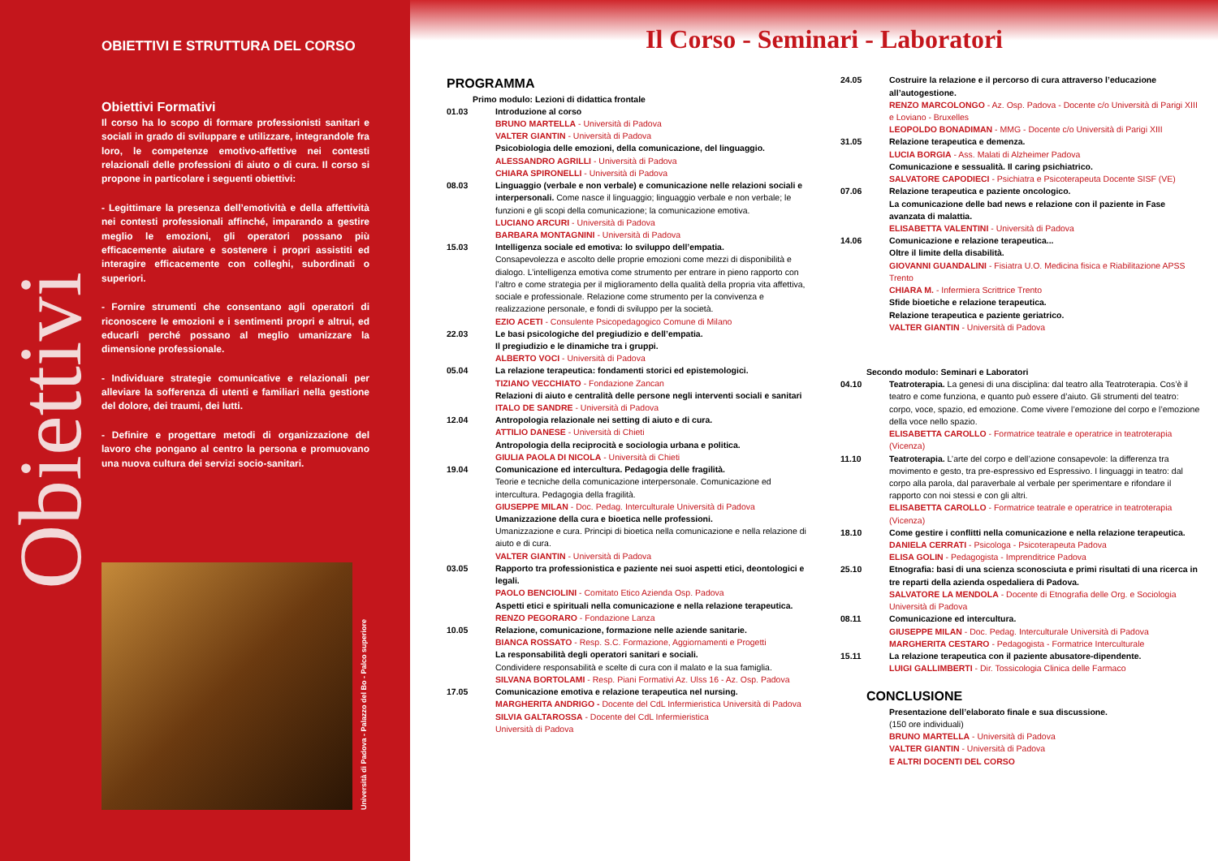Obiettivi
OBIETTIVI E STRUTTURA DEL CORSO
Obiettivi Formativi
Il corso ha lo scopo di formare professionisti sanitari e sociali in grado di sviluppare e utilizzare, integrandole fra loro, le competenze emotivo-affettive nei contesti relazionali delle professioni di aiuto o di cura. Il corso si propone in particolare i seguenti obiettivi:
- Legittimare la presenza dell’emotività e della affettività nei contesti professionali affinché, imparando a gestire meglio le emozioni, gli operatori possano più efficacemente aiutare e sostenere i propri assistiti ed interagire efficacemente con colleghi, subordinati o superiori.
- Fornire strumenti che consentano agli operatori di riconoscere le emozioni e i sentimenti propri e altrui, ed educarli perché possano al meglio umanizzare la dimensione professionale.
- Individuare strategie comunicative e relazionali per alleviare la sofferenza di utenti e familiari nella gestione del dolore, dei traumi, dei lutti.
- Definire e progettare metodi di organizzazione del lavoro che pongano al centro la persona e promuovano una nuova cultura dei servizi socio-sanitari.
Università di Padova - Palazzo del Bo - Palco superiore
Il Corso - Seminari - Laboratori
PROGRAMMA
Primo modulo: Lezioni di didattica frontale
01.03 Introduzione al corso
BRUNO MARTELLA - Università di Padova
VALTER GIANTIN - Università di Padova
Psicobiologia delle emozioni, della comunicazione, del linguaggio.
ALESSANDRO AGRILLI - Università di Padova
CHIARA SPIRONELLI - Università di Padova
08.03 Linguaggio (verbale e non verbale) e comunicazione nelle relazioni sociali e interpersonali. Come nasce il linguaggio; linguaggio verbale e non verbale; le funzioni e gli scopi della comunicazione; la comunicazione emotiva.
LUCIANO ARCURI - Università di Padova
BARBARA MONTAGNINI - Università di Padova
15.03 Intelligenza sociale ed emotiva: lo sviluppo dell’empatia.
Consapevolezza e ascolto delle proprie emozioni come mezzi di disponibilità e dialogo. L’intelligenza emotiva come strumento per entrare in pieno rapporto con l’altro e come strategia per il miglioramento della qualità della propria vita affettiva, sociale e professionale. Relazione come strumento per la convivenza e realizzazione personale, e fondi di sviluppo per la società.
EZIO ACETI - Consulente Psicopedagogico Comune di Milano
22.03 Le basi psicologiche del pregiudizio e dell’empatia.
Il pregiudizio e le dinamiche tra i gruppi.
ALBERTO VOCI - Università di Padova
05.04 La relazione terapeutica: fondamenti storici ed epistemologici.
TIZIANO VECCHIATO - Fondazione Zancan
Relazioni di aiuto e centralità delle persone negli interventi sociali e sanitari
ITALO DE SANDRE - Università di Padova
12.04 Antropologia relazionale nei setting di aiuto e di cura.
ATTILIO DANESE - Università di Chieti
Antropologia della reciprocità e sociologia urbana e politica.
GIULIA PAOLA DI NICOLA - Università di Chieti
19.04 Comunicazione ed intercultura. Pedagogia delle fragilità.
Teorie e tecniche della comunicazione interpersonale. Comunicazione ed intercultura. Pedagogia della fragilità.
GIUSEPPE MILAN - Doc. Pedag. Interculturale Università di Padova
Umanizzazione della cura e bioetica nelle professioni.
Umanizzazione e cura. Principi di bioetica nella comunicazione e nella relazione di aiuto e di cura.
VALTER GIANTIN - Università di Padova
03.05 Rapporto tra professionistica e paziente nei suoi aspetti etici, deontologici e legali.
PAOLO BENCIOLINI - Comitato Etico Azienda Osp. Padova
Aspetti etici e spirituali nella comunicazione e nella relazione terapeutica.
RENZO PEGORARO - Fondazione Lanza
10.05 Relazione, comunicazione, formazione nelle aziende sanitarie.
BIANCA ROSSATO - Resp. S.C. Formazione, Aggiornamenti e Progetti
La responsabilità degli operatori sanitari e sociali.
Condividere responsabilità e scelte di cura con il malato e la sua famiglia.
SILVANA BORTOLAMI - Resp. Piani Formativi Az. Ulss 16 - Az. Osp. Padova
17.05 Comunicazione emotiva e relazione terapeutica nel nursing.
MARGHERITA ANDRIGO - Docente del CdL Infermieristica Università di Padova
SILVIA GALTAROSSA - Docente del CdL Infermieristica
Università di Padova
24.05 Costruire la relazione e il percorso di cura attraverso l’educazione all’autogestione.
RENZO MARCOLONGO - Az. Osp. Padova - Docente c/o Università di Parigi XIII e Loviano - Bruxelles
LEOPOLDO BONADIMAN - MMG - Docente c/o Università di Parigi XIII
31.05 Relazione terapeutica e demenza.
LUCIA BORGIA - Ass. Malati di Alzheimer Padova
Comunicazione e sessualità. Il caring psichiatrico.
SALVATORE CAPODIECI - Psichiatra e Psicoterapeuta Docente SISF (VE)
07.06 Relazione terapeutica e paziente oncologico.
La comunicazione delle bad news e relazione con il paziente in Fase avanzata di malattia.
ELISABETTA VALENTINI - Università di Padova
14.06 Comunicazione e relazione terapeutica...
Oltre il limite della disabilità.
GIOVANNI GUANDALINI - Fisiatra U.O. Medicina fisica e Riabilitazione APSS Trento
CHIARA M. - Infermiera Scrittrice Trento
Sfide bioetiche e relazione terapeutica.
Relazione terapeutica e paziente geriatrico.
VALTER GIANTIN - Università di Padova
Secondo modulo: Seminari e Laboratori
04.10 Teatroterapia. La genesi di una disciplina: dal teatro alla Teatroterapia. Cos’è il teatro e come funziona, e quanto può essere d’aiuto. Gli strumenti del teatro: corpo, voce, spazio, ed emozione. Come vivere l’emozione del corpo e l’emozione della voce nello spazio.
ELISABETTA CAROLLO - Formatrice teatrale e operatrice in teatroterapia (Vicenza)
11.10 Teatroterapia. L’arte del corpo e dell’azione consapevole: la differenza tra movimento e gesto, tra pre-espressivo ed Espressivo. I linguaggi in teatro: dal corpo alla parola, dal paraverbale al verbale per sperimentare e rifondare il rapporto con noi stessi e con gli altri.
ELISABETTA CAROLLO - Formatrice teatrale e operatrice in teatroterapia (Vicenza)
18.10 Come gestire i conflitti nella comunicazione e nella relazione terapeutica.
DANIELA CERRATI - Psicologa - Psicoterapeuta Padova
ELISA GOLIN - Pedagogista - Imprenditrice Padova
25.10 Etnografia: basi di una scienza sconosciuta e primi risultati di una ricerca in tre reparti della azienda ospedaliera di Padova.
SALVATORE LA MENDOLA - Docente di Etnografia delle Org. e Sociologia Università di Padova
08.11 Comunicazione ed intercultura.
GIUSEPPE MILAN - Doc. Pedag. Interculturale Università di Padova
MARGHERITA CESTARO - Pedagogista - Formatrice Interculturale
15.11 La relazione terapeutica con il paziente abusatore-dipendente.
LUIGI GALLIMBERTI - Dir. Tossicologia Clinica delle Farmaco
CONCLUSIONE
Presentazione dell’elaborato finale e sua discussione.
(150 ore individuali)
BRUNO MARTELLA - Università di Padova
VALTER GIANTIN - Università di Padova
E ALTRI DOCENTI DEL CORSO